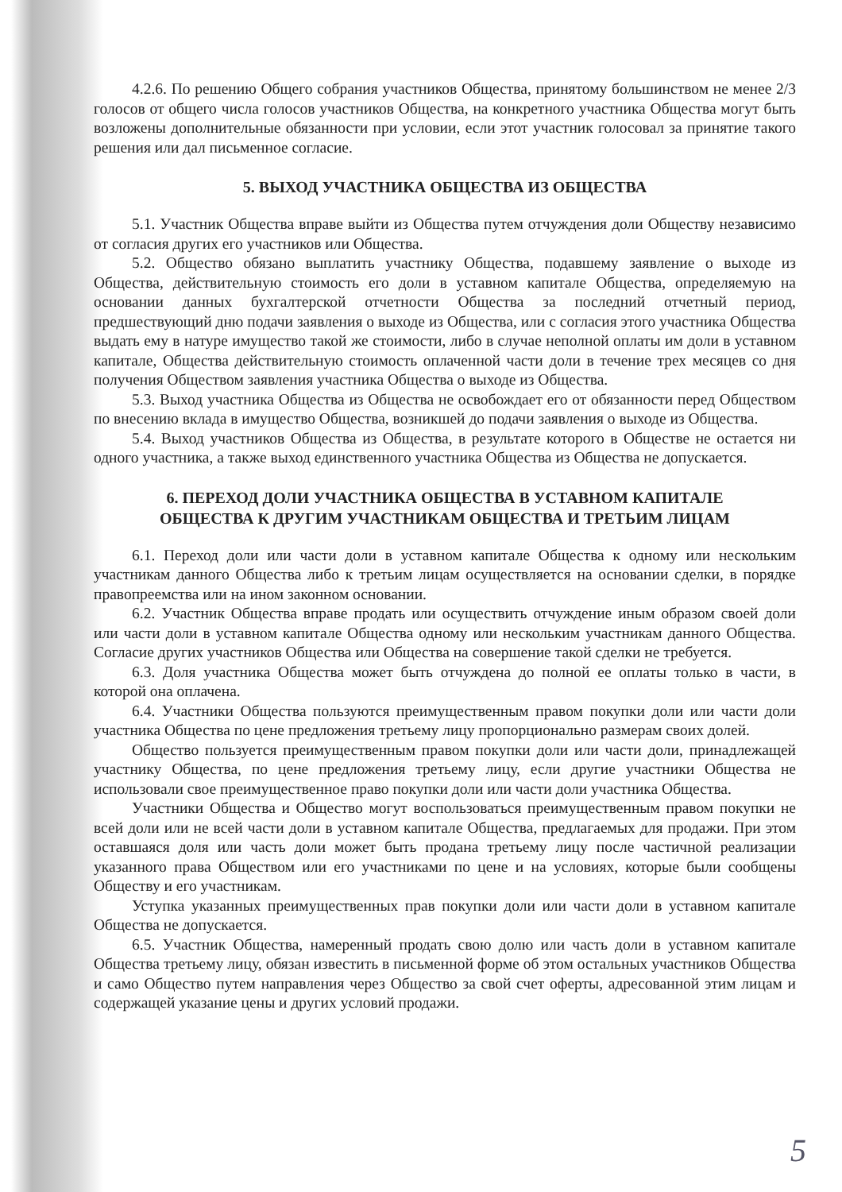4.2.6. По решению Общего собрания участников Общества, принятому большинством не менее 2/3 голосов от общего числа голосов участников Общества, на конкретного участника Общества могут быть возложены дополнительные обязанности при условии, если этот участник голосовал за принятие такого решения или дал письменное согласие.
5. ВЫХОД УЧАСТНИКА ОБЩЕСТВА ИЗ ОБЩЕСТВА
5.1. Участник Общества вправе выйти из Общества путем отчуждения доли Обществу независимо от согласия других его участников или Общества.
5.2. Общество обязано выплатить участнику Общества, подавшему заявление о выходе из Общества, действительную стоимость его доли в уставном капитале Общества, определяемую на основании данных бухгалтерской отчетности Общества за последний отчетный период, предшествующий дню подачи заявления о выходе из Общества, или с согласия этого участника Общества выдать ему в натуре имущество такой же стоимости, либо в случае неполной оплаты им доли в уставном капитале, Общества действительную стоимость оплаченной части доли в течение трех месяцев со дня получения Обществом заявления участника Общества о выходе из Общества.
5.3. Выход участника Общества из Общества не освобождает его от обязанности перед Обществом по внесению вклада в имущество Общества, возникшей до подачи заявления о выходе из Общества.
5.4. Выход участников Общества из Общества, в результате которого в Обществе не остается ни одного участника, а также выход единственного участника Общества из Общества не допускается.
6. ПЕРЕХОД ДОЛИ УЧАСТНИКА ОБЩЕСТВА В УСТАВНОМ КАПИТАЛЕ
ОБЩЕСТВА К ДРУГИМ УЧАСТНИКАМ ОБЩЕСТВА И ТРЕТЬИМ ЛИЦАМ
6.1. Переход доли или части доли в уставном капитале Общества к одному или нескольким участникам данного Общества либо к третьим лицам осуществляется на основании сделки, в порядке правопреемства или на ином законном основании.
6.2. Участник Общества вправе продать или осуществить отчуждение иным образом своей доли или части доли в уставном капитале Общества одному или нескольким участникам данного Общества. Согласие других участников Общества или Общества на совершение такой сделки не требуется.
6.3. Доля участника Общества может быть отчуждена до полной ее оплаты только в части, в которой она оплачена.
6.4. Участники Общества пользуются преимущественным правом покупки доли или части доли участника Общества по цене предложения третьему лицу пропорционально размерам своих долей.
Общество пользуется преимущественным правом покупки доли или части доли, принадлежащей участнику Общества, по цене предложения третьему лицу, если другие участники Общества не использовали свое преимущественное право покупки доли или части доли участника Общества.
Участники Общества и Общество могут воспользоваться преимущественным правом покупки не всей доли или не всей части доли в уставном капитале Общества, предлагаемых для продажи. При этом оставшаяся доля или часть доли может быть продана третьему лицу после частичной реализации указанного права Обществом или его участниками по цене и на условиях, которые были сообщены Обществу и его участникам.
Уступка указанных преимущественных прав покупки доли или части доли в уставном капитале Общества не допускается.
6.5. Участник Общества, намеренный продать свою долю или часть доли в уставном капитале Общества третьему лицу, обязан известить в письменной форме об этом остальных участников Общества и само Общество путем направления через Общество за свой счет оферты, адресованной этим лицам и содержащей указание цены и других условий продажи.
5